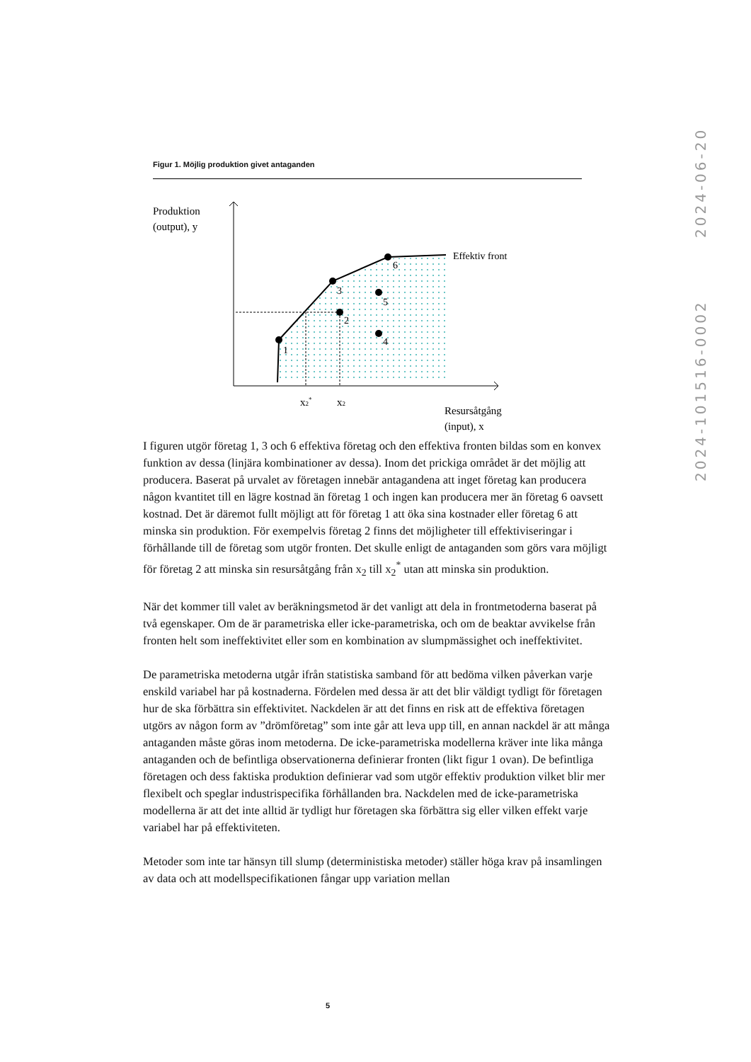2024-101516-0002 2024-06-20
Figur 1. Möjlig produktion givet antaganden
1
3
6
2
4
5
Effektiv front
Produktion
(output), y
x2*
x2
Resursåtgång
(input), x
I figuren utgör företag 1, 3 och 6 effektiva företag och den effektiva fronten bildas som en konvex funktion av dessa (linjära kombinationer av dessa). Inom det prickiga området är det möjlig att producera. Baserat på urvalet av företagen innebär antagandena att inget företag kan producera någon kvantitet till en lägre kostnad än företag 1 och ingen kan producera mer än företag 6 oavsett kostnad. Det är däremot fullt möjligt att för företag 1 att öka sina kostnader eller företag 6 att minska sin produktion. För exempelvis företag 2 finns det möjligheter till effektiviseringar i förhållande till de företag som utgör fronten. Det skulle enligt de antaganden som görs vara möjligt för företag 2 att minska sin resursåtgång från x<sub>2</sub> till x<sub>2</sub><sup>*</sup> utan att minska sin produktion.
När det kommer till valet av beräkningsmetod är det vanligt att dela in frontmetoderna baserat på två egenskaper. Om de är parametriska eller icke-parametriska, och om de beaktar avvikelse från fronten helt som ineffektivitet eller som en kombination av slumpmässighet och ineffektivitet.
De parametriska metoderna utgår ifrån statistiska samband för att bedöma vilken påverkan varje enskild variabel har på kostnaderna. Fördelen med dessa är att det blir väldigt tydligt för företagen hur de ska förbättra sin effektivitet. Nackdelen är att det finns en risk att de effektiva företagen utgörs av någon form av ”drömföretag” som inte går att leva upp till, en annan nackdel är att många antaganden måste göras inom metoderna. De icke-parametriska modellerna kräver inte lika många antaganden och de befintliga observationerna definierar fronten (likt figur 1 ovan). De befintliga företagen och dess faktiska produktion definierar vad som utgör effektiv produktion vilket blir mer flexibelt och speglar industrispecifika förhållanden bra. Nackdelen med de icke-parametriska modellerna är att det inte alltid är tydligt hur företagen ska förbättra sig eller vilken effekt varje variabel har på effektiviteten.
Metoder som inte tar hänsyn till slump (deterministiska metoder) ställer höga krav på insamlingen av data och att modellspecifikationen fångar upp variation mellan
5